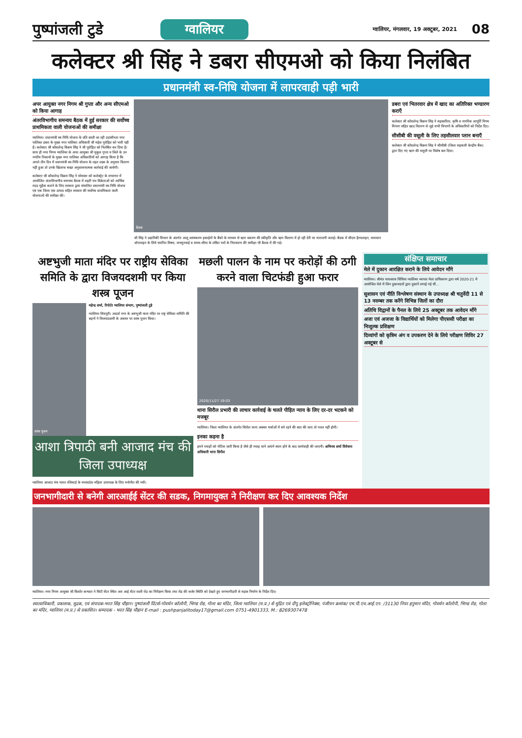पुष्पांजली टुडे
ग्वालियर
ग्वालियर, मंगलवार, 19 अक्टूबर, 2021
08
कलेक्टर श्री सिंह ने डबरा सीएमओ को किया निलंबित
प्रधानमंत्री स्व-निधि योजना में लापरवाही पड़ी भारी
अपर आयुक्त नगर निगम श्री गुप्ता और अन्य सीएमओ को किया आगाह
अंतरविभागीय समन्वय बैठक में हुई सरकार की सर्वोच्च प्राथमिकता वाली योजनाओं की समीक्षा
ग्वालियर। प्रधानमंत्री स्व-निधि योजना के प्रति बरती जा रही उदासीनता नगर पालिका डबरा के मुख्य नगर पालिका अधिकारी श्री महेश पुरोहित को भारी पड़ी है। कलेक्टर श्री कौशलेन्द्र विक्रम सिंह ने श्री पुरोहित को निलंबित कर दिया है। साथ ही नगर निगम ग्वालियर के अपर आयुक्त श्री मुकुल गुप्ता व जिले के उन नगरीय निकायों के मुख्य नगर पालिका अधिकारियों को आगाह किया है कि अगले तीन दिन में प्रधानमंत्री स्व-निधि योजना के तहत लक्ष्य के अनुसार वितरण नहीं हुआ तो उनके खिलाफ सख्त अनुशासनात्मक कार्रवाई की जायेगी।
कलेक्टर श्री कौशलेन्द्र विक्रम सिंह ने सोमवार को कलेक्ट्रेट के सभागार में आयोजित अंतरविभागीय समन्वय बैठक में शहरी पथ विक्रेताओं को आर्थिक मदद मुहैया कराने के लिए सरकार द्वारा संचालित प्रधानमंत्री स्व-निधि योजना एवं एक जिला एक उत्पाद सहित सरकार की सर्वोच्च प्राथमिकता वाली योजनाओं की समीक्षा की।
बैठक
श्री सिंह ने उद्यानिकी विभाग के अंतर्गत आलू प्रसंस्करण इकाईयों के बैंको के माध्यम से ऋण प्रकरण की स्वीकृति और ऋण वितरण में हो रही देरी पर नाराजगी जताई। बैठक में सीएम हैल्पलाइन, समाधान ऑनलाइन के लिये चयनित विषय, जनसुनवाई व समय-सीमा के लंबित पत्रों के निराकरण की समीक्षा भी बैठक में की गई।
डबरा एवं भितरवार क्षेत्र में खाद का अतिरिक्त भण्डारण कराएँ
कलेक्टर श्री कौशलेन्द्र विक्रम सिंह ने सहकारिता, कृषि व नागरिक आपूर्ति निगम विभाग सहित खाद वितरण से जुड़े सभी विभागों के अधिकारियों को निर्देश दिए।
सीसीबी की वसूली के लिए तहसीलवार प्लान बनाएँ
कलेक्टर श्री कौशलेन्द्र विक्रम सिंह ने सीसीबी (जिला सहकारी केन्द्रीय बैंक) द्वारा दिए गए ऋण की वसूली पर विशेष बल दिया।
अष्टभुजी माता मंदिर पर राष्ट्रीय सेविका समिति के द्वारा विजयदशमी पर किया शस्त्र पूजन
शस्त्र पूजन
महेन्द्र शर्मा, रिपोर्टर ग्वालियर संभाग, पुष्पांजली टुडे
ग्वालियर शिवपुरी। आदर्श नगर के अष्टभुजी माता मंदिर पर राष्ट्र सेविका समिति की बहनों ने विजयादशमी के अवसर पर शस्त्र पूजन किया।
आशा त्रिपाठी बनी आजाद मंच की जिला उपाध्यक्ष
ग्वालियर आजाद मंच भारत रजिस्टर्ड के मध्यप्रदेश महिला उपाध्यक्ष के लिए मनोनीत की गयी।
मछली पालन के नाम पर करोड़ों की ठगी करने वाला चिटफंडी हुआ फरार
2020/11/27 19:03
थाना सिरौल प्रभारी की लाचार कार्रवाई के चलते पीड़ित न्याय के लिए दर-दर भटकने को मजबूर
ग्वालियर। जिला ग्वालियर के अंतर्गत सिरोल थाना अक्सर चर्चाओं में बने रहने की बात की जाए तो गलत नहीं होगी।
इनका कहना है
हमने गवाहों को नोटिस जारी किया है जैसे ही गवाह थाने आएंगे ब्यान होने के बाद कार्यवाही की जाएगी। अभिनव शर्मा विवेचना अधिकारी थाना सिरौल
संक्षिप्त समाचार
मेले में दुकान आरक्षित कराने के लिये आवेदन माँगे
ग्वालियर। श्रीमंत माधवराव सिंधिया ग्वालियर व्यापार मेला प्राधिकरण द्वारा वर्ष 2020-21 में आयोजित मेले में जिन दुकानदारों द्वारा दुकानें लगाई गई थीं...
सुशासन एवं नीति विश्लेषण संस्थान के उपाध्यक्ष श्री चतुर्वेदी 11 से 13 नवम्बर तक करेंगे विभिन्न जिलों का दौरा
अतिथि विद्वानों के पैनल के लिये 25 अक्टूबर तक आवेदन माँगे
अजा एवं अजजा के विद्यार्थियों को मिलेगा पीएससी परीक्षा का निःशुल्क प्रशिक्षण
दिव्यांगों को कृत्रिम अंग व उपकरण देने के लिये परीक्षण शिविर 27 अक्टूबर से
जनभागीदारी से बनेगी आरआईई सेंटर की सडक, निगमायुक्त ने निरीक्षण कर दिए आवश्यक निर्देश
ग्वालियर। नगर निगम आयुक्त श्री किशोर कन्याल ने सिटी सेंटर स्थित आर आई सेंटर वाली रोड का निरीक्षण किया तथा रोड की जर्जर स्थिति को देखते हुए जनभागीदारी से सड़क निर्माण के निर्देश दिए।
स्वात्वाधिकारी, प्रकाशक, मुद्रक, एवं संपादक-भरत सिंह चौहान। पुष्पांजली प्रिंटर्स-गोवर्धन कॉलोनी, भिण्ड रोड, गोला का मंदिर, जिला ग्वालियर (म.प्र.) से मुद्रित एवं दीपू इलेक्ट्रोनिक्स, पंजीयन क्रमांक/ एम.पी.एच.आई.एन. /31130 नियर हनुमान मंदिर, गोवर्धन कॉलोनी, भिण्ड रोड, गोला का मंदिर, ग्वालियर (म.प्र.) से प्रकाशित। सम्पादक - भरत सिंह चौहान E-mail : pushpanjalitoday17@gmail.com 0751-4901333, M.: 8269307478